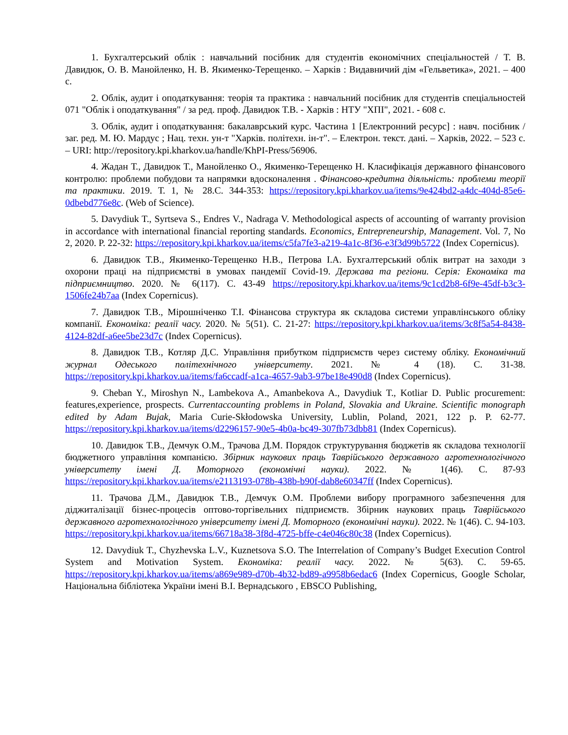1. Бухгалтерський облік : навчальний посібник для студентів економічних спеціальностей / Т. В. Давидюк, О. В. Манойленко, Н. В. Якименко-Терещенко. – Харків : Видавничий дім «Гельветика», 2021. – 400 с.
2. Облік, аудит і оподаткування: теорія та практика : навчальний посібник для студентів спеціальностей 071 "Облік і оподаткування" / за ред. проф. Давидюк Т.В. - Харків : НТУ "ХПІ", 2021. - 608 с.
3. Облік, аудит і оподаткування: бакалаврський курс. Частина 1 [Електронний ресурс] : навч. посібник / заг. ред. М. Ю. Мардус ; Нац. техн. ун-т "Харків. політехн. ін-т". – Електрон. текст. дані. – Харків, 2022. – 523 с. – URI: http://repository.kpi.kharkov.ua/handle/KhPI-Press/56906.
4. Жадан Т., Давидюк Т., Манойленко О., Якименко-Терещенко Н. Класифікація державного фінансового контролю: проблеми побудови та напрямки вдосконалення . Фінансово-кредитна діяльність: проблеми теорії та практики. 2019. Т. 1, № 28.С. 344-353: https://repository.kpi.kharkov.ua/items/9e424bd2-a4dc-404d-85e6-0dbebd776e8c. (Web of Science).
5. Davydiuk T., Syrtseva S., Endres V., Nadraga V. Methodological aspects of accounting of warranty provision in accordance with international financial reporting standards. Economics, Entrepreneurship, Management. Vol. 7, No 2, 2020. P. 22-32: https://repository.kpi.kharkov.ua/items/c5fa7fe3-a219-4a1c-8f36-e3f3d99b5722 (Index Copernicus).
6. Давидюк Т.В., Якименко-Терещенко Н.В., Петрова І.А. Бухгалтерський облік витрат на заходи з охорони праці на підприємстві в умовах пандемії Covid-19. Держава та регіони. Серія: Економіка та підприємництво. 2020. № 6(117). С. 43-49 https://repository.kpi.kharkov.ua/items/9c1cd2b8-6f9e-45df-b3c3-1506fe24b7aa (Index Copernicus).
7. Давидюк Т.В., Мірошніченко Т.І. Фінансова структура як складова системи управлінського обліку компанії. Економіка: реалії часу. 2020. № 5(51). С. 21-27: https://repository.kpi.kharkov.ua/items/3c8f5a54-8438-4124-82df-a6ee5be23d7c (Index Copernicus).
8. Давидюк Т.В., Котляр Д.С. Управління прибутком підприємств через систему обліку. Економічний журнал Одеського політехнічного університету. 2021. № 4 (18). С. 31-38. https://repository.kpi.kharkov.ua/items/fa6ccadf-a1ca-4657-9ab3-97be18e490d8 (Index Copernicus).
9. Cheban Y., Miroshyn N., Lambekova A., Amanbekova A., Davydiuk T., Kotliar D. Public procurement: features,experience, prospects. Currentaccounting problems in Poland, Slovakia and Ukraine. Scientific monograph edited by Adam Bujak, Maria Curie-Skłodowska University, Lublin, Poland, 2021, 122 p. P. 62-77. https://repository.kpi.kharkov.ua/items/d2296157-90e5-4b0a-bc49-307fb73dbb81 (Index Copernicus).
10. Давидюк Т.В., Демчук О.М., Трачова Д.М. Порядок структурування бюджетів як складова технології бюджетного управління компанією. Збірник наукових праць Таврійського державного агротехнологічного університету імені Д. Моторного (економічні науки). 2022. № 1(46). С. 87-93 https://repository.kpi.kharkov.ua/items/e2113193-078b-438b-b90f-dab8e60347ff (Index Copernicus).
11. Трачова Д.М., Давидюк Т.В., Демчук О.М. Проблеми вибору програмного забезпечення для діджиталізації бізнес-процесів оптово-торгівельних підприємств. Збірник наукових праць Таврійського державного агротехнологічного університету імені Д. Моторного (економічні науки). 2022. № 1(46). С. 94-103. https://repository.kpi.kharkov.ua/items/66718a38-3f8d-4725-bffe-c4e046c80c38 (Index Copernicus).
12. Davydiuk T., Chyzhevska L.V., Kuznetsova S.O. The Interrelation of Company’s Budget Execution Control System and Motivation System. Економіка: реалії часу. 2022. № 5(63). С. 59-65. https://repository.kpi.kharkov.ua/items/a869e989-d70b-4b32-bd89-a9958b6edac6 (Index Copernicus, Google Scholar, Національна бібліотека України імені В.І. Вернадського , EBSCO Publishing,